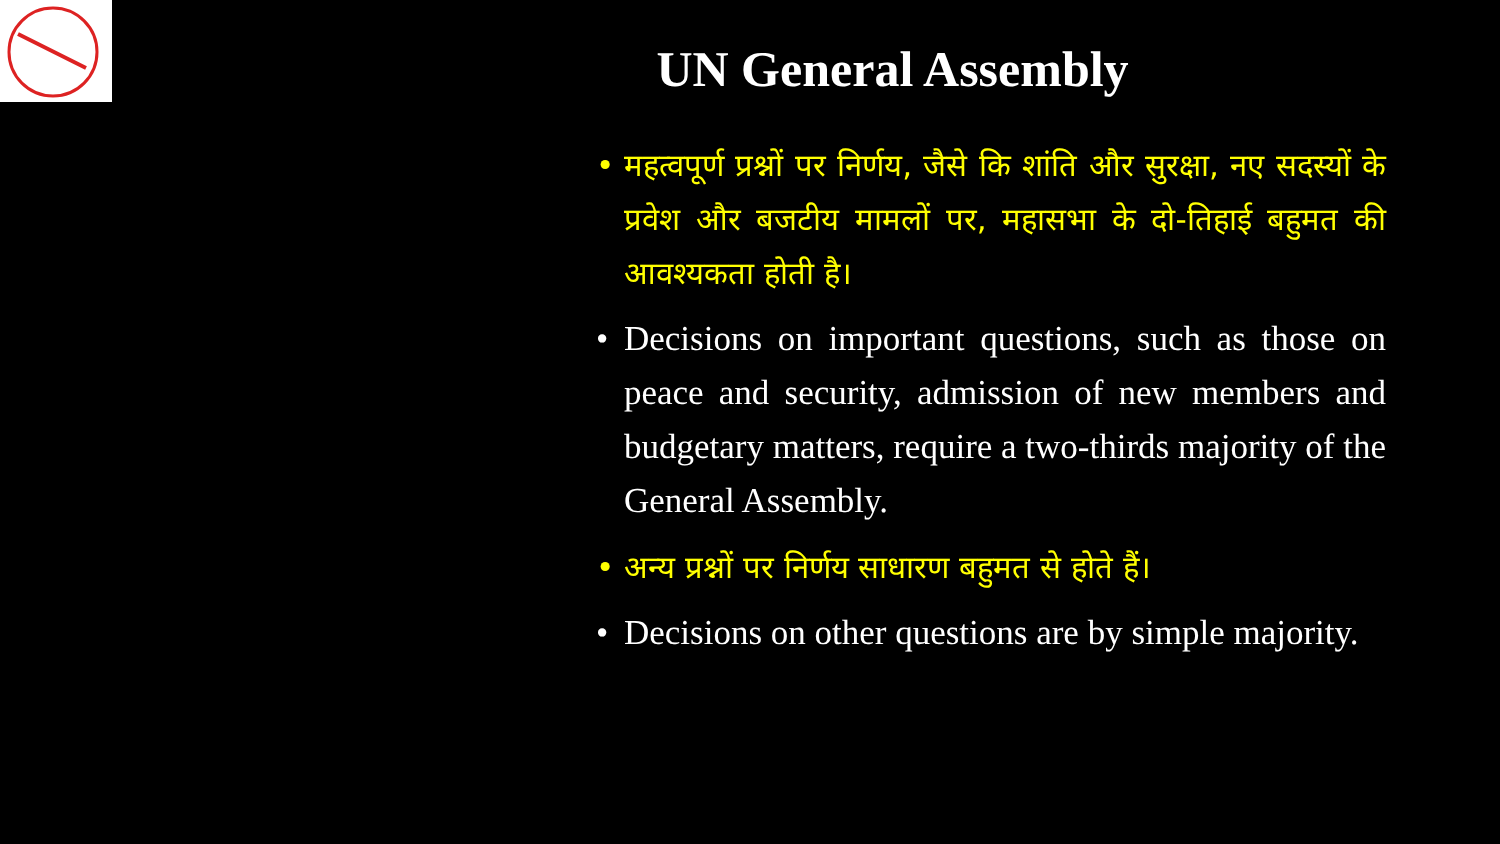UN General Assembly
• महत्वपूर्ण प्रश्नों पर निर्णय, जैसे कि शांति और सुरक्षा, नए सदस्यों के प्रवेश और बजटीय मामलों पर, महासभा के दो-तिहाई बहुमत की आवश्यकता होती है।
• Decisions on important questions, such as those on peace and security, admission of new members and budgetary matters, require a two-thirds majority of the General Assembly.
• अन्य प्रश्नों पर निर्णय साधारण बहुमत से होते हैं।
• Decisions on other questions are by simple majority.